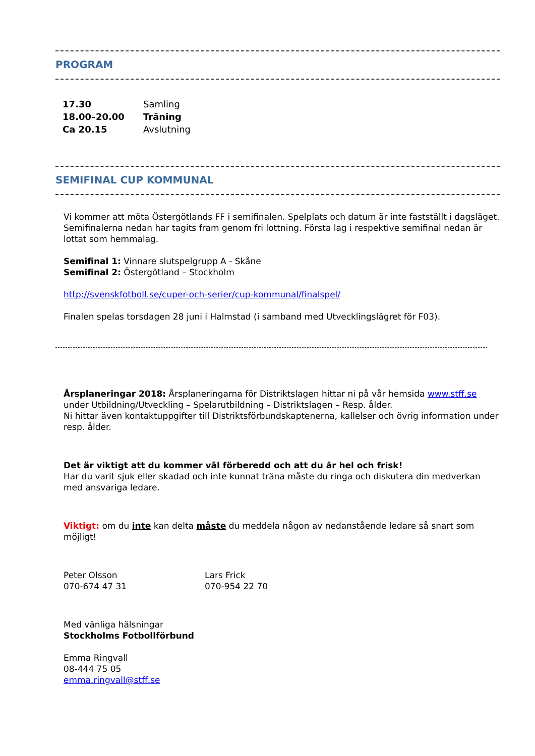PROGRAM
| 17.30 | Samling |
| 18.00–20.00 | Träning |
| Ca 20.15 | Avslutning |
SEMIFINAL CUP KOMMUNAL
Vi kommer att möta Östergötlands FF i semifinalen. Spelplats och datum är inte fastställt i dagsläget. Semifinalerna nedan har tagits fram genom fri lottning. Första lag i respektive semifinal nedan är lottat som hemmalag.
Semifinal 1: Vinnare slutspelgrupp A - Skåne
Semifinal 2: Östergötland – Stockholm
http://svenskfotboll.se/cuper-och-serier/cup-kommunal/finalspel/
Finalen spelas torsdagen 28 juni i Halmstad (i samband med Utvecklingslägret för F03).
Årsplaneringar 2018: Årsplaneringarna för Distriktslagen hittar ni på vår hemsida www.stff.se under Utbildning/Utveckling – Spelarutbildning – Distriktslagen – Resp. ålder.
Ni hittar även kontaktuppgifter till Distriktsförbundskaptenerna, kallelser och övrig information under resp. ålder.
Det är viktigt att du kommer väl förberedd och att du är hel och frisk!
Har du varit sjuk eller skadad och inte kunnat träna måste du ringa och diskutera din medverkan med ansvariga ledare.
Viktigt: om du inte kan delta måste du meddela någon av nedanstående ledare så snart som möjligt!
Peter Olsson
070-674 47 31
Lars Frick
070-954 22 70
Med vänliga hälsningar
Stockholms Fotbollförbund
Emma Ringvall
08-444 75 05
emma.ringvall@stff.se